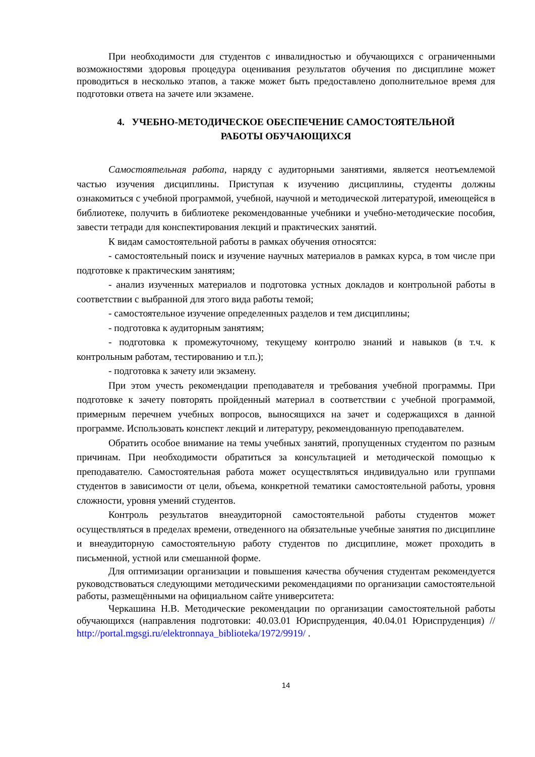При необходимости для студентов с инвалидностью и обучающихся с ограниченными возможностями здоровья процедура оценивания результатов обучения по дисциплине может проводиться в несколько этапов, а также может быть предоставлено дополнительное время для подготовки ответа на зачете или экзамене.
4. УЧЕБНО-МЕТОДИЧЕСКОЕ ОБЕСПЕЧЕНИЕ САМОСТОЯТЕЛЬНОЙ
РАБОТЫ ОБУЧАЮЩИХСЯ
Самостоятельная работа, наряду с аудиторными занятиями, является неотъемлемой частью изучения дисциплины. Приступая к изучению дисциплины, студенты должны ознакомиться с учебной программой, учебной, научной и методической литературой, имеющейся в библиотеке, получить в библиотеке рекомендованные учебники и учебно-методические пособия, завести тетради для конспектирования лекций и практических занятий.
К видам самостоятельной работы в рамках обучения относятся:
- самостоятельный поиск и изучение научных материалов в рамках курса, в том числе при подготовке к практическим занятиям;
- анализ изученных материалов и подготовка устных докладов и контрольной работы в соответствии с выбранной для этого вида работы темой;
- самостоятельное изучение определенных разделов и тем дисциплины;
- подготовка к аудиторным занятиям;
- подготовка к промежуточному, текущему контролю знаний и навыков (в т.ч. к контрольным работам, тестированию и т.п.);
- подготовка к зачету или экзамену.
При этом учесть рекомендации преподавателя и требования учебной программы. При подготовке к зачету повторять пройденный материал в соответствии с учебной программой, примерным перечнем учебных вопросов, выносящихся на зачет и содержащихся в данной программе. Использовать конспект лекций и литературу, рекомендованную преподавателем.
Обратить особое внимание на темы учебных занятий, пропущенных студентом по разным причинам. При необходимости обратиться за консультацией и методической помощью к преподавателю. Самостоятельная работа может осуществляться индивидуально или группами студентов в зависимости от цели, объема, конкретной тематики самостоятельной работы, уровня сложности, уровня умений студентов.
Контроль результатов внеаудиторной самостоятельной работы студентов может осуществляться в пределах времени, отведенного на обязательные учебные занятия по дисциплине и внеаудиторную самостоятельную работу студентов по дисциплине, может проходить в письменной, устной или смешанной форме.
Для оптимизации организации и повышения качества обучения студентам рекомендуется руководствоваться следующими методическими рекомендациями по организации самостоятельной работы, размещёнными на официальном сайте университета:
Черкашина Н.В. Методические рекомендации по организации самостоятельной работы обучающихся (направления подготовки: 40.03.01 Юриспруденция, 40.04.01 Юриспруденция) // http://portal.mgsgi.ru/elektronnaya_biblioteka/1972/9919/ .
14